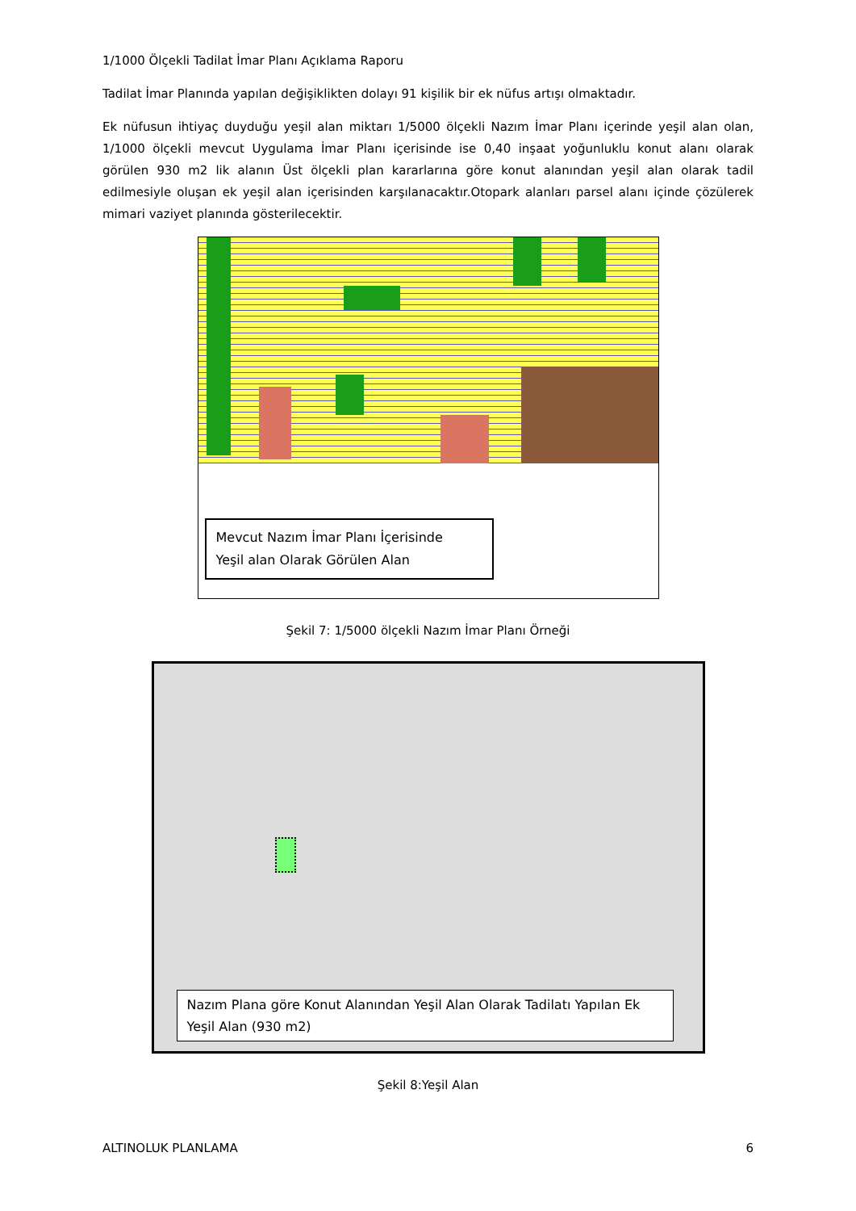1/1000 Ölçekli Tadilat İmar Planı Açıklama Raporu
Tadilat İmar Planında yapılan değişiklikten dolayı 91 kişilik bir ek nüfus artışı olmaktadır.
Ek nüfusun ihtiyaç duyduğu yeşil alan miktarı 1/5000 ölçekli Nazım İmar Planı içerinde yeşil alan olan, 1/1000 ölçekli mevcut Uygulama İmar Planı içerisinde ise 0,40 inşaat yoğunluklu konut alanı olarak görülen 930 m2 lik alanın Üst ölçekli plan kararlarına göre konut alanından yeşil alan olarak tadil edilmesiyle oluşan ek yeşil alan içerisinden karşılanacaktır.Otopark alanları parsel alanı içinde çözülerek mimari vaziyet planında gösterilecektir.
Mevcut Nazım İmar Planı İçerisinde
Yeşil alan Olarak Görülen Alan
Şekil 7: 1/5000 ölçekli Nazım İmar Planı Örneği
Nazım Plana göre Konut Alanından Yeşil Alan Olarak Tadilatı Yapılan Ek Yeşil Alan (930 m2)
Şekil 8:Yeşil Alan
ALTINOLUK PLANLAMA 6